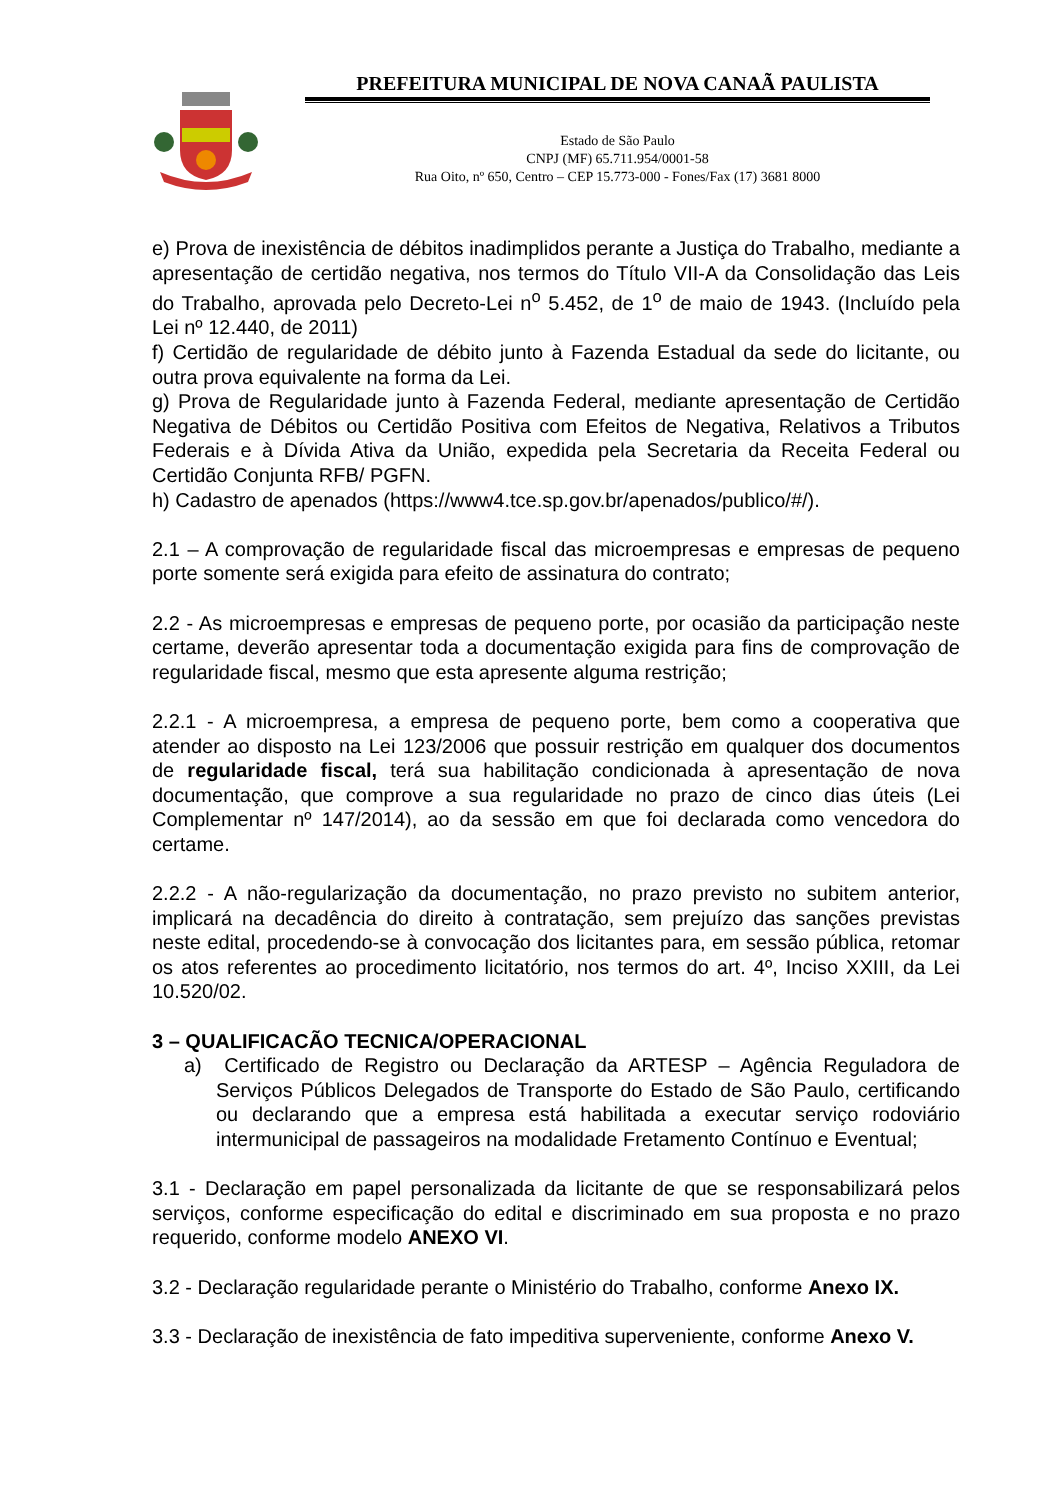PREFEITURA MUNICIPAL DE NOVA CANAÃ PAULISTA
Estado de São Paulo
CNPJ (MF) 65.711.954/0001-58
Rua Oito, nº 650, Centro – CEP 15.773-000 - Fones/Fax (17) 3681 8000
e) Prova de inexistência de débitos inadimplidos perante a Justiça do Trabalho, mediante a apresentação de certidão negativa, nos termos do Título VII-A da Consolidação das Leis do Trabalho, aprovada pelo Decreto-Lei n<sup>o</sup> 5.452, de 1<sup>o</sup> de maio de 1943. (Incluído pela Lei nº 12.440, de 2011)
f) Certidão de regularidade de débito junto à Fazenda Estadual da sede do licitante, ou outra prova equivalente na forma da Lei.
g) Prova de Regularidade junto à Fazenda Federal, mediante apresentação de Certidão Negativa de Débitos ou Certidão Positiva com Efeitos de Negativa, Relativos a Tributos Federais e à Dívida Ativa da União, expedida pela Secretaria da Receita Federal ou Certidão Conjunta RFB/ PGFN.
h) Cadastro de apenados (https://www4.tce.sp.gov.br/apenados/publico/#/).
2.1 – A comprovação de regularidade fiscal das microempresas e empresas de pequeno porte somente será exigida para efeito de assinatura do contrato;
2.2 - As microempresas e empresas de pequeno porte, por ocasião da participação neste certame, deverão apresentar toda a documentação exigida para fins de comprovação de regularidade fiscal, mesmo que esta apresente alguma restrição;
2.2.1 - A microempresa, a empresa de pequeno porte, bem como a cooperativa que atender ao disposto na Lei 123/2006 que possuir restrição em qualquer dos documentos de regularidade fiscal, terá sua habilitação condicionada à apresentação de nova documentação, que comprove a sua regularidade no prazo de cinco dias úteis (Lei Complementar nº 147/2014), ao da sessão em que foi declarada como vencedora do certame.
2.2.2 - A não-regularização da documentação, no prazo previsto no subitem anterior, implicará na decadência do direito à contratação, sem prejuízo das sanções previstas neste edital, procedendo-se à convocação dos licitantes para, em sessão pública, retomar os atos referentes ao procedimento licitatório, nos termos do art. 4º, Inciso XXIII, da Lei 10.520/02.
3 – QUALIFICACÃO TECNICA/OPERACIONAL
a) Certificado de Registro ou Declaração da ARTESP – Agência Reguladora de Serviços Públicos Delegados de Transporte do Estado de São Paulo, certificando ou declarando que a empresa está habilitada a executar serviço rodoviário intermunicipal de passageiros na modalidade Fretamento Contínuo e Eventual;
3.1 - Declaração em papel personalizada da licitante de que se responsabilizará pelos serviços, conforme especificação do edital e discriminado em sua proposta e no prazo requerido, conforme modelo ANEXO VI.
3.2 - Declaração regularidade perante o Ministério do Trabalho, conforme Anexo IX.
3.3 - Declaração de inexistência de fato impeditiva superveniente, conforme Anexo V.